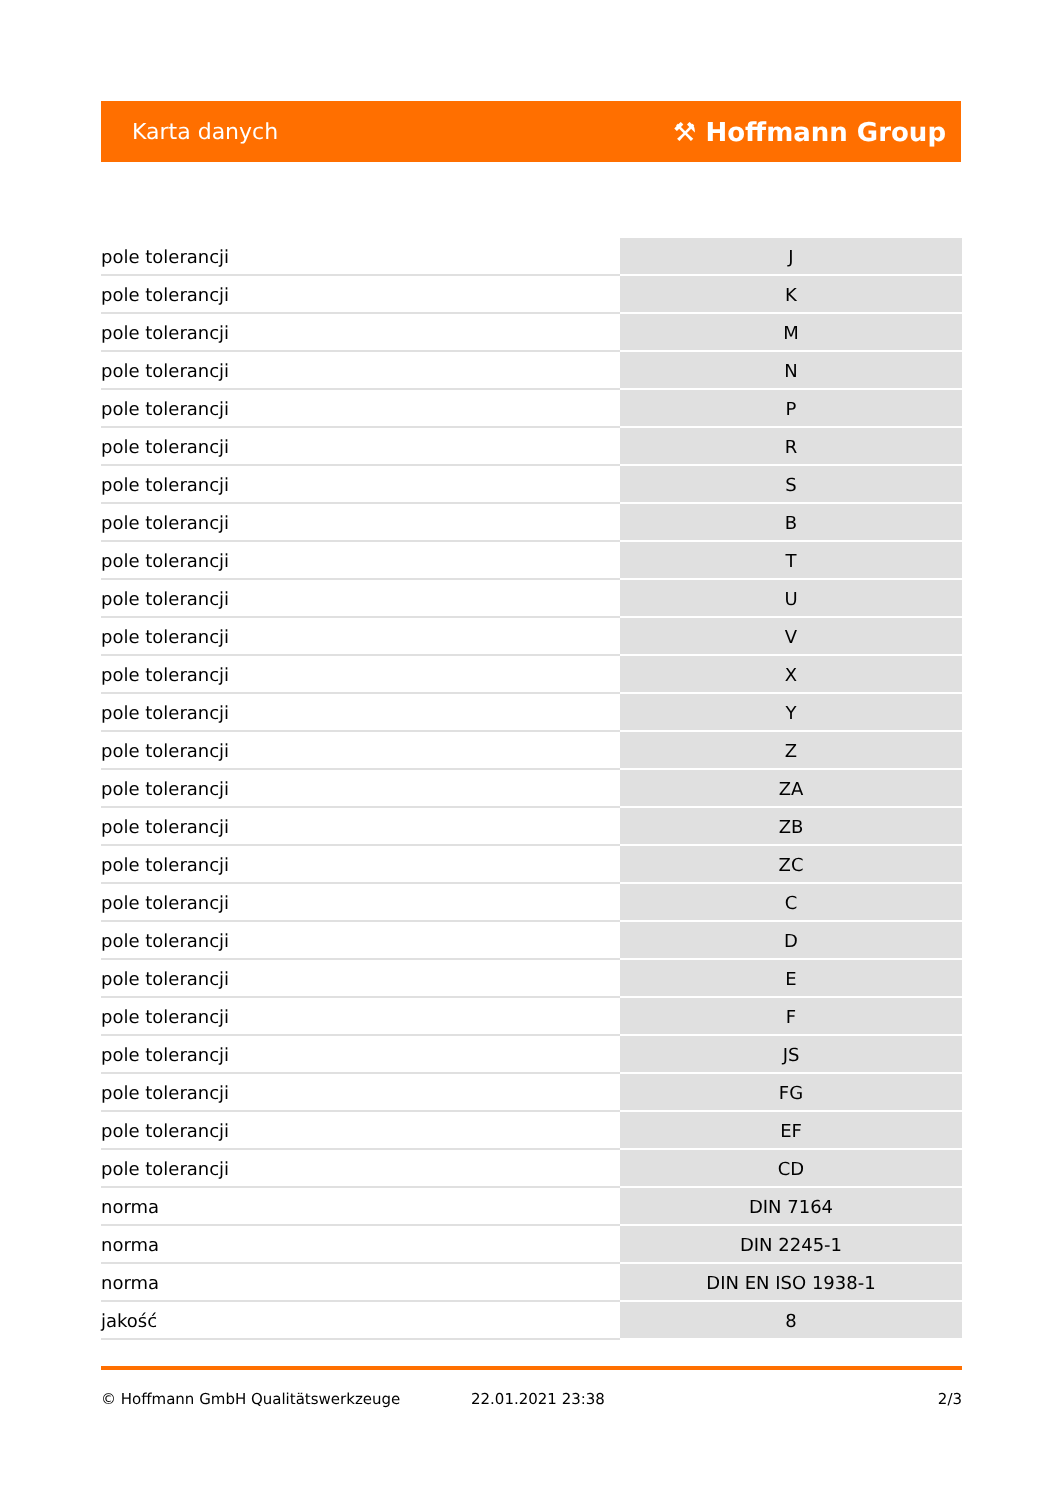Karta danych ⚒ Hoffmann Group
| pole tolerancji | J |
| pole tolerancji | K |
| pole tolerancji | M |
| pole tolerancji | N |
| pole tolerancji | P |
| pole tolerancji | R |
| pole tolerancji | S |
| pole tolerancji | B |
| pole tolerancji | T |
| pole tolerancji | U |
| pole tolerancji | V |
| pole tolerancji | X |
| pole tolerancji | Y |
| pole tolerancji | Z |
| pole tolerancji | ZA |
| pole tolerancji | ZB |
| pole tolerancji | ZC |
| pole tolerancji | C |
| pole tolerancji | D |
| pole tolerancji | E |
| pole tolerancji | F |
| pole tolerancji | JS |
| pole tolerancji | FG |
| pole tolerancji | EF |
| pole tolerancji | CD |
| norma | DIN 7164 |
| norma | DIN 2245-1 |
| norma | DIN EN ISO 1938-1 |
| jakość | 8 |
© Hoffmann GmbH Qualitätswerkzeuge 22.01.2021 23:38 2/3